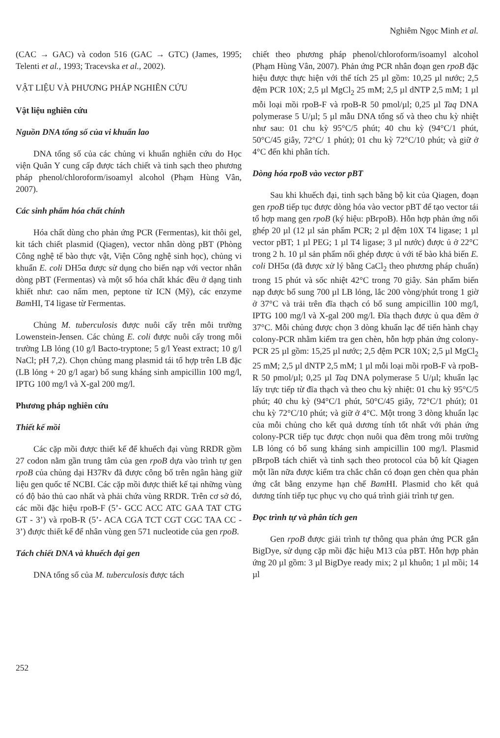Nghiêm Ngọc Minh et al.
(CAC → GAC) và codon 516 (GAC → GTC) (James, 1995; Telenti et al., 1993; Tracevska et al., 2002).
VẬT LIỆU VÀ PHƯƠNG PHÁP NGHIÊN CỨU
Vật liệu nghiên cứu
Nguồn DNA tổng số của vi khuẩn lao
DNA tổng số của các chủng vi khuẩn nghiên cứu do Học viện Quân Y cung cấp được tách chiết và tinh sạch theo phương pháp phenol/chloroform/isoamyl alcohol (Phạm Hùng Vân, 2007).
Các sinh phẩm hóa chất chính
Hóa chất dùng cho phản ứng PCR (Fermentas), kit thôi gel, kit tách chiết plasmid (Qiagen), vector nhân dòng pBT (Phòng Công nghệ tế bào thực vật, Viện Công nghệ sinh học), chủng vi khuẩn E. coli DH5α được sử dụng cho biến nạp với vector nhân dòng pBT (Fermentas) và một số hóa chất khác đều ở dạng tinh khiết như: cao nấm men, peptone từ ICN (Mỹ), các enzyme Bam HI, T4 ligase từ Fermentas.
Chủng M. tuberculosis được nuôi cấy trên môi trường Lowenstein-Jensen. Các chủng E. coli được nuôi cấy trong môi trường LB lỏng (10 g/l Bacto-tryptone; 5 g/l Yeast extract; 10 g/l NaCl; pH 7,2). Chọn chủng mang plasmid tái tổ hợp trên LB đặc (LB lỏng + 20 g/l agar) bổ sung kháng sinh ampicillin 100 mg/l, IPTG 100 mg/l và X-gal 200 mg/l.
Phương pháp nghiên cứu
Thiết kế mồi
Các cặp mồi được thiết kế để khuếch đại vùng RRDR gồm 27 codon nằm gần trung tâm của gen rpoB dựa vào trình tự gen rpoB của chủng dại H37Rv đã được công bố trên ngân hàng giữ liệu gen quốc tế NCBI. Các cặp mồi được thiết kế tại những vùng có độ bảo thủ cao nhất và phải chứa vùng RRDR. Trên cơ sở đó, các mồi đặc hiệu rpoB-F (5’- GCC ACC ATC GAA TAT CTG GT - 3’) và rpoB-R (5’- ACA CGA TCT CGT CGC TAA CC - 3’) được thiết kế để nhân vùng gen 571 nucleotide của gen rpoB.
Tách chiết DNA và khuếch đại gen
DNA tổng số của M. tuberculosis được tách
chiết theo phương pháp phenol/chloroform/isoamyl alcohol (Phạm Hùng Vân, 2007). Phản ứng PCR nhân đoạn gen rpoB đặc hiệu được thực hiện với thể tích 25 µl gồm: 10,25 µl nước; 2,5 đệm PCR 10X; 2,5 µl MgCl<sub>2</sub> 25 mM; 2,5 µl dNTP 2,5 mM; 1 µl mỗi loại mồi rpoB-F và rpoB-R 50 pmol/µl; 0,25 µl Taq DNA polymerase 5 U/µl; 5 µl mẫu DNA tổng số và theo chu kỳ nhiệt như sau: 01 chu kỳ 95°C/5 phút; 40 chu kỳ (94°C/1 phút, 50°C/45 giây, 72°C/ 1 phút); 01 chu kỳ 72°C/10 phút; và giữ ở 4°C đến khi phân tích.
Dòng hóa rpoB vào vector pBT
Sau khi khuếch đại, tinh sạch bằng bộ kit của Qiagen, đoạn gen rpoB tiếp tục được dòng hóa vào vector pBT để tạo vector tái tổ hợp mang gen rpoB (ký hiệu: pBrpoB). Hỗn hợp phản ứng nối ghép 20 µl (12 µl sản phẩm PCR; 2 µl đệm 10X T4 ligase; 1 µl vector pBT; 1 µl PEG; 1 µl T4 ligase; 3 µl nước) được ủ ở 22°C trong 2 h. 10 µl sản phẩm nối ghép được ủ với tế bào khả biến E. coli DH5α (đã được xử lý bằng CaCl<sub>2</sub> theo phương pháp chuẩn) trong 15 phút và sốc nhiệt 42°C trong 70 giây. Sản phẩm biến nạp được bổ sung 700 µl LB lỏng, lắc 200 vòng/phút trong 1 giờ ở 37°C và trải trên đĩa thạch có bổ sung ampicillin 100 mg/l, IPTG 100 mg/l và X-gal 200 mg/l. Đĩa thạch được ủ qua đêm ở 37°C. Mỗi chủng được chọn 3 dòng khuẩn lạc để tiến hành chạy colony-PCR nhằm kiểm tra gen chèn, hỗn hợp phản ứng colony-PCR 25 µl gồm: 15,25 µl nước; 2,5 đệm PCR 10X; 2,5 µl MgCl<sub>2</sub> 25 mM; 2,5 µl dNTP 2,5 mM; 1 µl mỗi loại mồi rpoB-F và rpoB-R 50 pmol/µl; 0,25 µl Taq DNA polymerase 5 U/µl; khuẩn lạc lấy trực tiếp từ đĩa thạch và theo chu kỳ nhiệt: 01 chu kỳ 95°C/5 phút; 40 chu kỳ (94°C/1 phút, 50°C/45 giây, 72°C/1 phút); 01 chu kỳ 72°C/10 phút; và giữ ở 4°C. Một trong 3 dòng khuẩn lạc của mỗi chủng cho kết quả dương tính tốt nhất với phản ứng colony-PCR tiếp tục được chọn nuôi qua đêm trong môi trường LB lỏng có bổ sung kháng sinh ampicillin 100 mg/l. Plasmid pBrpoB tách chiết và tinh sạch theo protocol của bộ kít Qiagen một lần nữa được kiểm tra chắc chắn có đoạn gen chèn qua phản ứng cắt bằng enzyme hạn chế Bam HI. Plasmid cho kết quả dương tính tiếp tục phục vụ cho quá trình giải trình tự gen.
Đọc trình tự và phân tích gen
Gen rpoB được giải trình tự thông qua phản ứng PCR gắn BigDye, sử dụng cặp mồi đặc hiệu M13 của pBT. Hỗn hợp phản ứng 20 µl gồm: 3 µl BigDye ready mix; 2 µl khuôn; 1 µl mồi; 14 µl
252